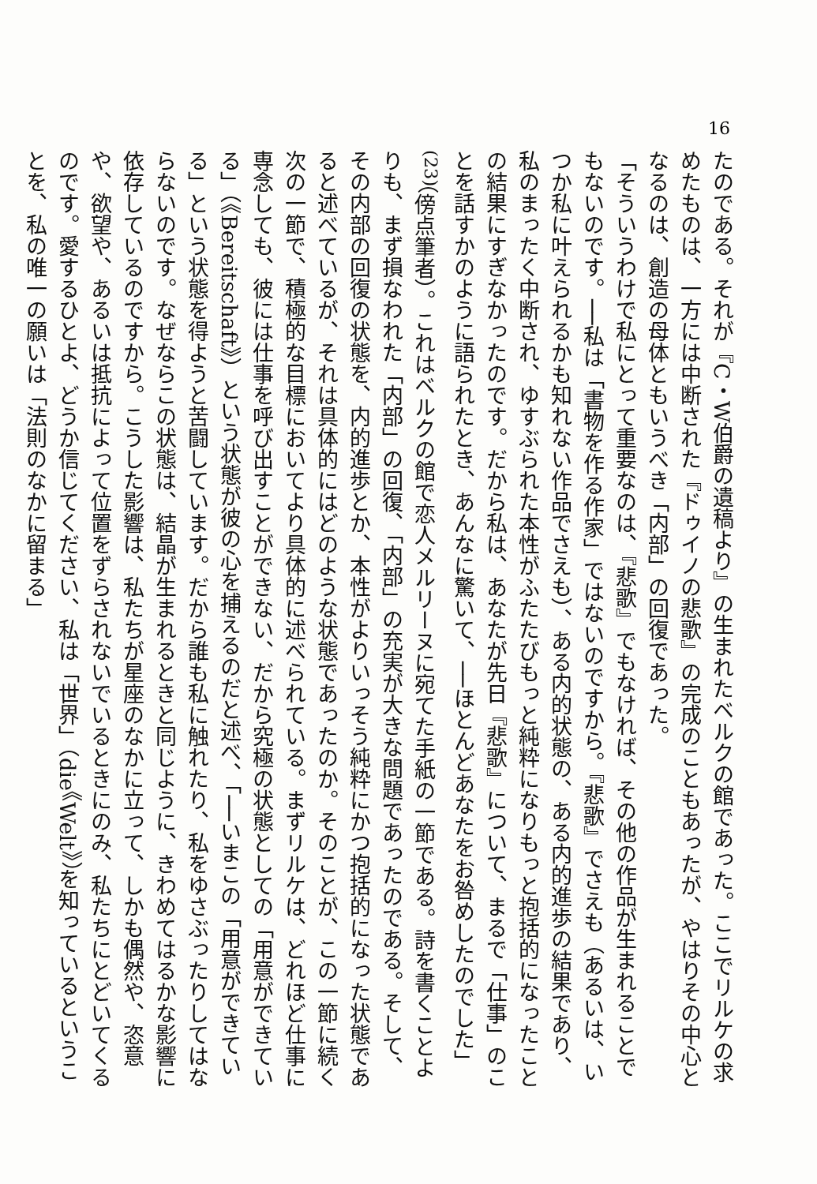16
たのである。それが『C・W伯爵の遺稿より』の生まれたベルクの館であった。ここでリルケの求めたものは、一方には中断された『ドゥイノの悲歌』の完成のこともあったが、やはりその中心となるのは、創造の母体ともいうべき「内部」の回復であった。
「そういうわけで私にとって重要なのは、『悲歌』でもなければ、その他の作品が生まれることでもないのです。──私は「書物を作る作家」ではないのですから。『悲歌』でさえも（あるいは、いつか私に叶えられるかも知れない作品でさえも）、ある内的状態の、ある内的進歩の結果であり、私のまったく中断され、ゆすぶられた本性がふたたびもっと純粋になりもっと抱括的になったことの結果にすぎなかったのです。だから私は、あなたが先日『悲歌』について、まるで「仕事」のことを話すかのように語られたとき、あんなに驚いて、──ほとんどあなたをお咎めしたのでした」<sup>(23)</sup>（傍点筆者）。これはベルクの館で恋人メルリーヌに宛てた手紙の一節である。詩を書くことよりも、まず損なわれた「内部」の回復、「内部」の充実が大きな問題であったのである。そして、その内部の回復の状態を、内的進歩とか、本性がよりいっそう純粋にかつ抱括的になった状態であると述べているが、それは具体的にはどのような状態であったのか。そのことが、この一節に続く次の一節で、積極的な目標においてより具体的に述べられている。まずリルケは、どれほど仕事に専念しても、彼には仕事を呼び出すことができない、だから究極の状態としての「用意ができている」（《Bereitschaft》）という状態が彼の心を捕えるのだと述べ、「──いまこの「用意ができている」という状態を得ようと苦闘しています。だから誰も私に触れたり、私をゆさぶったりしてはならないのです。なぜならこの状態は、結晶が生まれるときと同じように、きわめてはるかな影響に依存しているのですから。こうした影響は、私たちが星座のなかに立って、しかも偶然や、恣意や、欲望や、あるいは抵抗によって位置をずらされないでいるときにのみ、私たちにとどいてくるのです。愛するひとよ、どうか信じてください、私は「世界」（die《Welt》）を知っているということを、私の唯一の願いは「法則のなかに留まる」